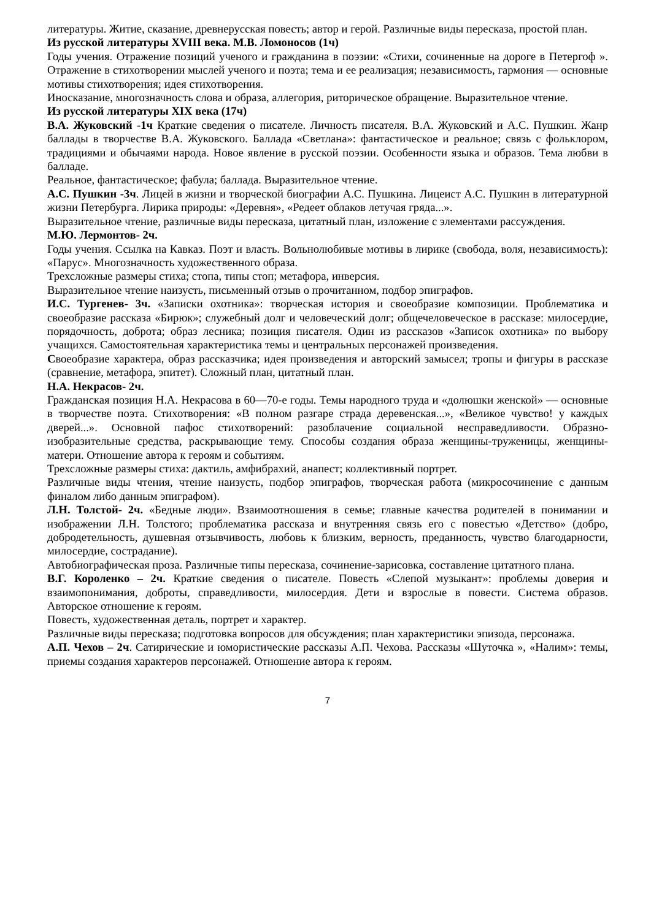литературы. Житие, сказание, древнерусская повесть; автор и герой. Различные виды пересказа, простой план.
Из русской литературы XVIII века. М.В. Ломоносов (1ч)
Годы учения. Отражение позиций ученого и гражданина в поэзии: «Стихи, сочиненные на дороге в Петергоф ». Отражение в стихотворении мыслей ученого и поэта; тема и ее реализация; независимость, гармония — основные мотивы стихотворения; идея стихотворения.
Иносказание, многозначность слова и образа, аллегория, риторическое обращение. Выразительное чтение.
Из русской литературы XIX века (17ч)
В.А. Жуковский -1ч Краткие сведения о писателе. Личность писателя. В.А. Жуковский и А.С. Пушкин. Жанр баллады в творчестве В.А. Жуковского. Баллада «Светлана»: фантастическое и реальное; связь с фольклором, традициями и обычаями народа. Новое явление в русской поэзии. Особенности языка и образов. Тема любви в балладе.
Реальное, фантастическое; фабула; баллада. Выразительное чтение.
А.С. Пушкин -3ч. Лицей в жизни и творческой биографии А.С. Пушкина. Лицеист А.С. Пушкин в литературной жизни Петербурга. Лирика природы: «Деревня», «Редеет облаков летучая гряда...».
Выразительное чтение, различные виды пересказа, цитатный план, изложение с элементами рассуждения.
М.Ю. Лермонтов- 2ч.
Годы учения. Ссылка на Кавказ. Поэт и власть. Вольнолюбивые мотивы в лирике (свобода, воля, независимость): «Парус». Многозначность художественного образа.
Трехсложные размеры стиха; стопа, типы стоп; метафора, инверсия.
Выразительное чтение наизусть, письменный отзыв о прочитанном, подбор эпиграфов.
И.С. Тургенев- 3ч. «Записки охотника»: творческая история и своеобразие композиции. Проблематика и своеобразие рассказа «Бирюк»; служебный долг и человеческий долг; общечеловеческое в рассказе: милосердие, порядочность, доброта; образ лесника; позиция писателя. Один из рассказов «Записок охотника» по выбору учащихся. Самостоятельная характеристика темы и центральных персонажей произведения.
Своеобразие характера, образ рассказчика; идея произведения и авторский замысел; тропы и фигуры в рассказе (сравнение, метафора, эпитет). Сложный план, цитатный план.
Н.А. Некрасов- 2ч.
Гражданская позиция Н.А. Некрасова в 60—70-е годы. Темы народного труда и «долюшки женской» — основные в творчестве поэта. Стихотворения: «В полном разгаре страда деревенская...», «Великое чувство! у каждых дверей...». Основной пафос стихотворений: разоблачение социальной несправедливости. Образно-изобразительные средства, раскрывающие тему. Способы создания образа женщины-труженицы, женщины-матери. Отношение автора к героям и событиям.
Трехсложные размеры стиха: дактиль, амфибрахий, анапест; коллективный портрет.
Различные виды чтения, чтение наизусть, подбор эпиграфов, творческая работа (микросочинение с данным финалом либо данным эпиграфом).
Л.Н. Толстой- 2ч. «Бедные люди». Взаимоотношения в семье; главные качества родителей в понимании и изображении Л.Н. Толстого; проблематика рассказа и внутренняя связь его с повестью «Детство» (добро, добродетельность, душевная отзывчивость, любовь к близким, верность, преданность, чувство благодарности, милосердие, сострадание).
Автобиографическая проза. Различные типы пересказа, сочинение-зарисовка, составление цитатного плана.
В.Г. Короленко – 2ч. Краткие сведения о писателе. Повесть «Слепой музыкант»: проблемы доверия и взаимопонимания, доброты, справедливости, милосердия. Дети и взрослые в повести. Система образов. Авторское отношение к героям.
Повесть, художественная деталь, портрет и характер.
Различные виды пересказа; подготовка вопросов для обсуждения; план характеристики эпизода, персонажа.
А.П. Чехов – 2ч. Сатирические и юмористические рассказы А.П. Чехова. Рассказы «Шуточка », «Налим»: темы, приемы создания характеров персонажей. Отношение автора к героям.
7